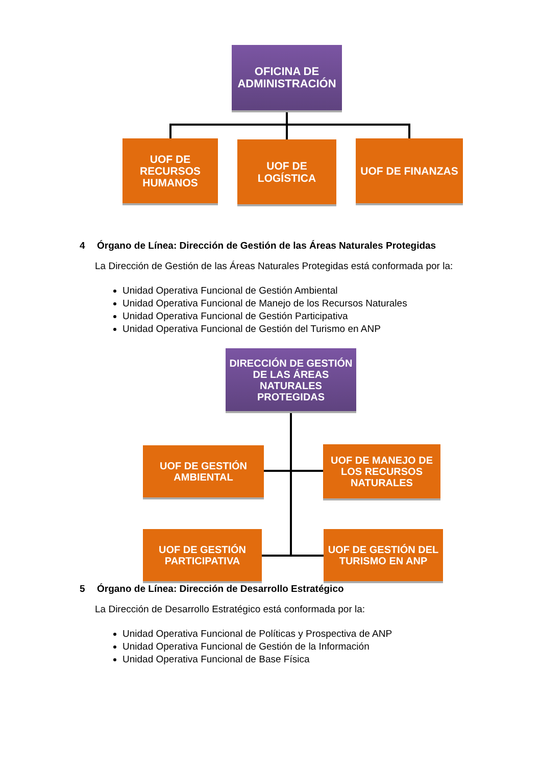OFICINA DE ADMINISTRACIÓN
UOF DE RECURSOS HUMANOS
UOF DE LOGÍSTICA
UOF DE FINANZAS
4 Órgano de Línea: Dirección de Gestión de las Áreas Naturales Protegidas
La Dirección de Gestión de las Áreas Naturales Protegidas está conformada por la:
Unidad Operativa Funcional de Gestión Ambiental
Unidad Operativa Funcional de Manejo de los Recursos Naturales
Unidad Operativa Funcional de Gestión Participativa
Unidad Operativa Funcional de Gestión del Turismo en ANP
DIRECCIÓN DE GESTIÓN DE LAS ÁREAS NATURALES PROTEGIDAS
UOF DE GESTIÓN AMBIENTAL
UOF DE MANEJO DE LOS RECURSOS NATURALES
UOF DE GESTIÓN PARTICIPATIVA
UOF DE GESTIÓN DEL TURISMO EN ANP
5 Órgano de Línea: Dirección de Desarrollo Estratégico
La Dirección de Desarrollo Estratégico está conformada por la:
Unidad Operativa Funcional de Políticas y Prospectiva de ANP
Unidad Operativa Funcional de Gestión de la Información
Unidad Operativa Funcional de Base Física